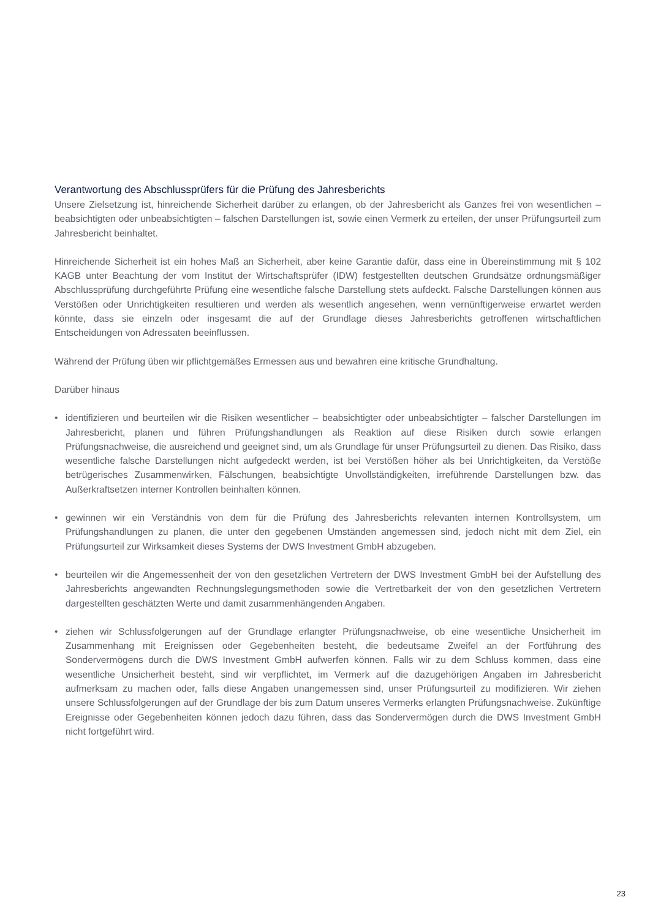Verantwortung des Abschlussprüfers für die Prüfung des Jahresberichts
Unsere Zielsetzung ist, hinreichende Sicherheit darüber zu erlangen, ob der Jahresbericht als Ganzes frei von wesentlichen – beabsichtigten oder unbeabsichtigten – falschen Darstellungen ist, sowie einen Vermerk zu erteilen, der unser Prüfungsurteil zum Jahresbericht beinhaltet.
Hinreichende Sicherheit ist ein hohes Maß an Sicherheit, aber keine Garantie dafür, dass eine in Überein­stimmung mit § 102 KAGB unter Beachtung der vom Institut der Wirtschaftsprüfer (IDW) festgestellten deut­schen Grundsätze ordnungsmäßiger Abschlussprüfung durchgeführte Prüfung eine wesentliche falsche Darstellung stets aufdeckt. Falsche Darstellungen können aus Verstößen oder Unrichtigkeiten resultieren und werden als wesentlich angesehen, wenn vernünftigerweise erwartet werden könnte, dass sie einzeln oder insgesamt die auf der Grundlage dieses Jahresberichts getroffenen wirtschaftlichen Entscheidungen von Adressaten beeinflussen.
Während der Prüfung üben wir pflichtgemäßes Ermessen aus und bewahren eine kritische Grundhaltung.
Darüber hinaus
• identifizieren und beurteilen wir die Risiken wesentlicher – beabsichtigter oder unbeabsichtigter – falscher Darstellungen im Jahresbericht, planen und führen Prüfungshandlungen als Reaktion auf diese Risiken durch sowie erlangen Prüfungsnachweise, die ausreichend und geeignet sind, um als Grundlage für unser Prüfungsurteil zu dienen. Das Risiko, dass wesentliche falsche Darstellungen nicht aufgedeckt werden, ist bei Verstößen höher als bei Unrichtigkeiten, da Verstöße betrügerisches Zusammenwirken, Fälschungen, beabsichtigte Unvollständigkeiten, irreführende Darstellungen bzw. das Außerkraftsetzen interner Kon­trollen beinhalten können.
• gewinnen wir ein Verständnis von dem für die Prüfung des Jahresberichts relevanten internen Kontroll­system, um Prüfungshandlungen zu planen, die unter den gegebenen Umständen angemessen sind, jedoch nicht mit dem Ziel, ein Prüfungsurteil zur Wirksamkeit dieses Systems der DWS Investment GmbH abzugeben.
• beurteilen wir die Angemessenheit der von den gesetzlichen Vertretern der DWS Investment GmbH bei der Aufstellung des Jahresberichts angewandten Rechnungslegungsmethoden sowie die Vertretbarkeit der von den gesetzlichen Vertretern dargestellten geschätzten Werte und damit zusammenhängenden Angaben.
• ziehen wir Schlussfolgerungen auf der Grundlage erlangter Prüfungsnachweise, ob eine wesentliche Unsicherheit im Zusammenhang mit Ereignissen oder Gegebenheiten besteht, die bedeutsame Zweifel an der Fortführung des Sondervermögens durch die DWS Investment GmbH aufwerfen können. Falls wir zu dem Schluss kommen, dass eine wesentliche Unsicherheit besteht, sind wir verpflichtet, im Ver­merk auf die dazugehörigen Angaben im Jahresbericht aufmerksam zu machen oder, falls diese Angaben unangemessen sind, unser Prüfungsurteil zu modifizieren. Wir ziehen unsere Schlussfolgerungen auf der Grundlage der bis zum Datum unseres Vermerks erlangten Prüfungsnachweise. Zukünftige Ereignisse oder Gegebenheiten können jedoch dazu führen, dass das Sondervermögen durch die DWS Investment GmbH nicht fortgeführt wird.
23